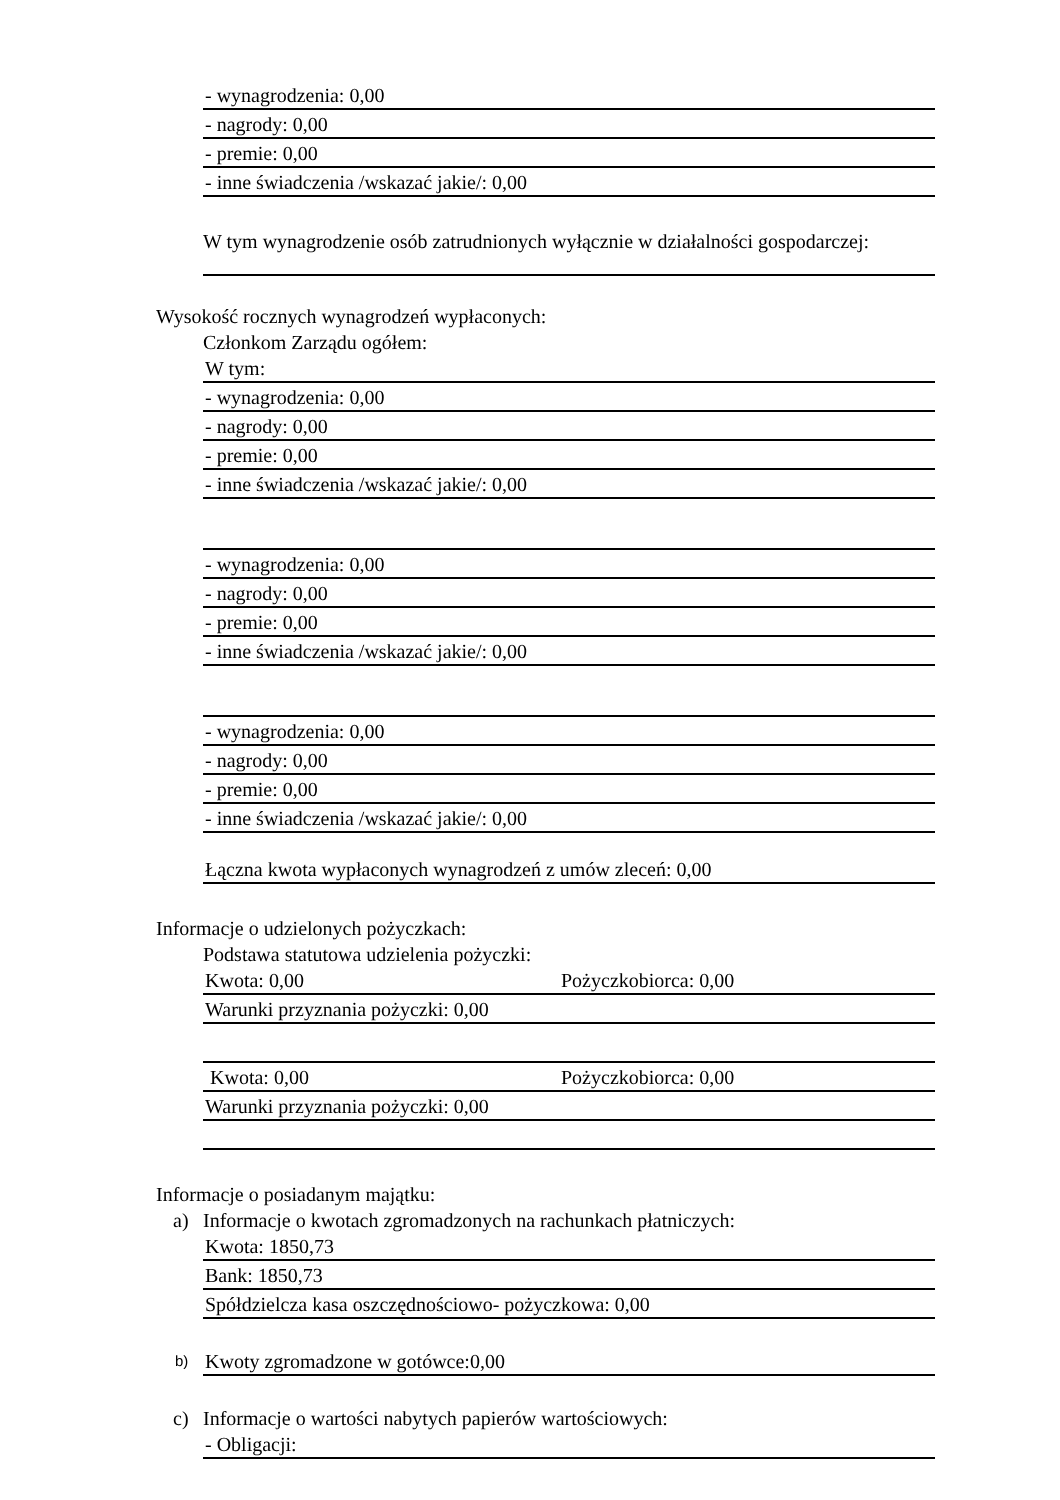- wynagrodzenia: 0,00
- nagrody: 0,00
- premie: 0,00
- inne świadczenia /wskazać jakie/: 0,00
W tym wynagrodzenie osób zatrudnionych wyłącznie w działalności gospodarczej:
Wysokość rocznych wynagrodzeń wypłaconych:
Członkom Zarządu ogółem:
W tym:
- wynagrodzenia: 0,00
- nagrody: 0,00
- premie: 0,00
- inne świadczenia /wskazać jakie/: 0,00
- wynagrodzenia: 0,00
- nagrody: 0,00
- premie: 0,00
- inne świadczenia /wskazać jakie/: 0,00
- wynagrodzenia: 0,00
- nagrody: 0,00
- premie: 0,00
- inne świadczenia /wskazać jakie/: 0,00
Łączna kwota wypłaconych wynagrodzeń z umów zleceń: 0,00
Informacje o udzielonych pożyczkach:
Podstawa statutowa udzielenia pożyczki:
Kwota: 0,00 Pożyczkobiorca: 0,00
Warunki przyznania pożyczki: 0,00
Kwota: 0,00 Pożyczkobiorca: 0,00
Warunki przyznania pożyczki: 0,00
Informacje o posiadanym majątku:
a) Informacje o kwotach zgromadzonych na rachunkach płatniczych:
Kwota: 1850,73
Bank: 1850,73
Spółdzielcza kasa oszczędnościowo- pożyczkowa: 0,00
b) Kwoty zgromadzone w gotówce:0,00
c) Informacje o wartości nabytych papierów wartościowych:
- Obligacji: